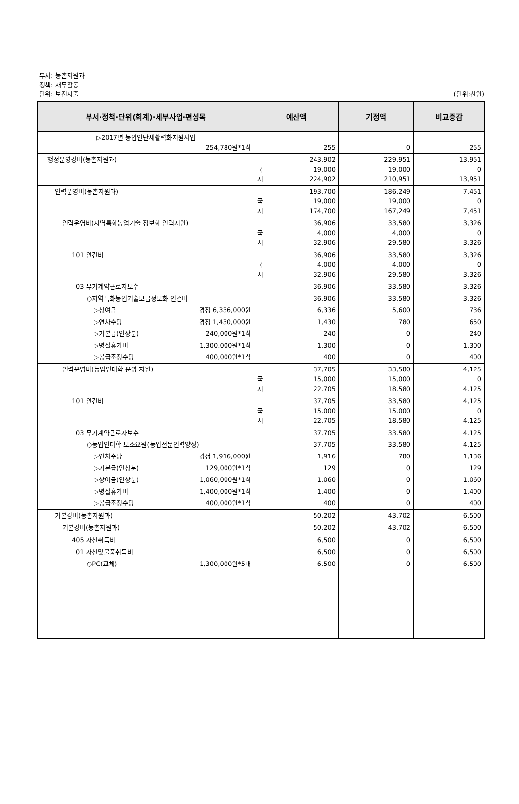부서: 농촌자원과
정책: 재무활동
단위: 보전지출 (단위:천원)
| 부서·정책·단위(회계)·세부사업·편성목 | 예산액 | 기정액 | 비교증감 |
| --- | --- | --- | --- |
| ▷2017년 농업인단체활력화지원사업 254,780원*1식 | 255 | 0 | 255 |
| 행정운영경비(농촌자원과) | 243,902 국 19,000 시 224,902 | 229,951 19,000 210,951 | 13,951 0 13,951 |
| 인력운영비(농촌자원과) | 193,700 국 19,000 시 174,700 | 186,249 19,000 167,249 | 7,451 0 7,451 |
| 인력운영비(지역특화농업기술 정보화 인력지원) | 36,906 국 4,000 시 32,906 | 33,580 4,000 29,580 | 3,326 0 3,326 |
| 101 인건비 | 36,906 국 4,000 시 32,906 | 33,580 4,000 29,580 | 3,326 0 3,326 |
| 03 무기계약근로자보수 | 36,906 | 33,580 | 3,326 |
| ○지역특화농업기술보급정보화 인건비 | 36,906 | 33,580 | 3,326 |
| ▷상여금 경정 6,336,000원 | 6,336 | 5,600 | 736 |
| ▷연차수당 경정 1,430,000원 | 1,430 | 780 | 650 |
| ▷기본급(인상분) 240,000원*1식 | 240 | 0 | 240 |
| ▷명절휴가비 1,300,000원*1식 | 1,300 | 0 | 1,300 |
| ▷봉급조정수당 400,000원*1식 | 400 | 0 | 400 |
| 인력운영비(농업인대학 운영 지원) | 37,705 국 15,000 시 22,705 | 33,580 15,000 18,580 | 4,125 0 4,125 |
| 101 인건비 | 37,705 국 15,000 시 22,705 | 33,580 15,000 18,580 | 4,125 0 4,125 |
| 03 무기계약근로자보수 | 37,705 | 33,580 | 4,125 |
| ○농업인대학 보조요원(농업전문인력양성) | 37,705 | 33,580 | 4,125 |
| ▷연차수당 경정 1,916,000원 | 1,916 | 780 | 1,136 |
| ▷기본급(인상분) 129,000원*1식 | 129 | 0 | 129 |
| ▷상여금(인상분) 1,060,000원*1식 | 1,060 | 0 | 1,060 |
| ▷명절휴가비 1,400,000원*1식 | 1,400 | 0 | 1,400 |
| ▷봉급조정수당 400,000원*1식 | 400 | 0 | 400 |
| 기본경비(농촌자원과) | 50,202 | 43,702 | 6,500 |
| 기본경비(농촌자원과) | 50,202 | 43,702 | 6,500 |
| 405 자산취득비 | 6,500 | 0 | 6,500 |
| 01 자산및물품취득비 | 6,500 | 0 | 6,500 |
| ○PC(교체) 1,300,000원*5대 | 6,500 | 0 | 6,500 |